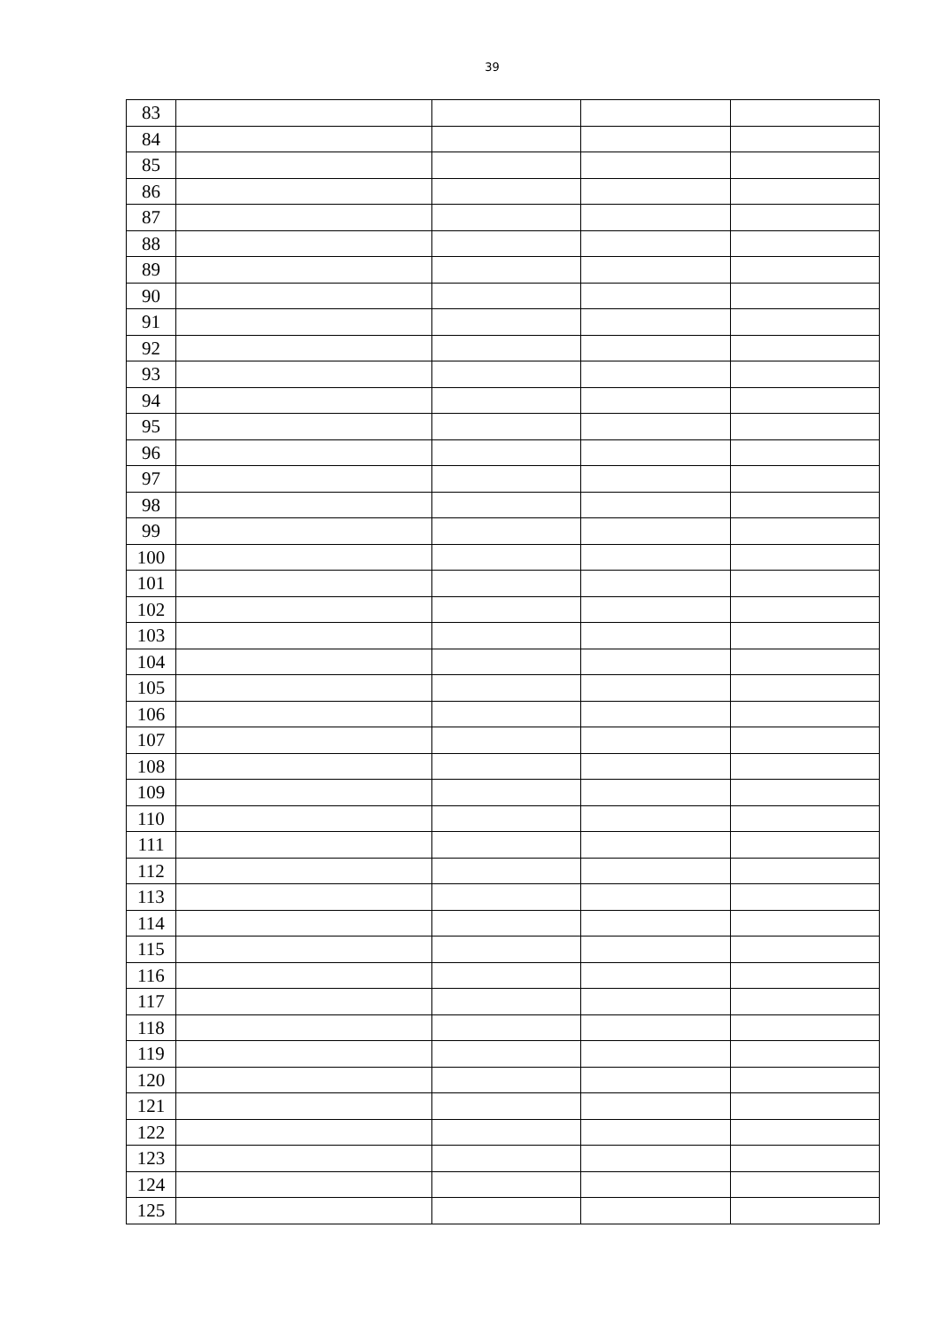39
| 83 | | | | |
| 84 | | | | |
| 85 | | | | |
| 86 | | | | |
| 87 | | | | |
| 88 | | | | |
| 89 | | | | |
| 90 | | | | |
| 91 | | | | |
| 92 | | | | |
| 93 | | | | |
| 94 | | | | |
| 95 | | | | |
| 96 | | | | |
| 97 | | | | |
| 98 | | | | |
| 99 | | | | |
| 100 | | | | |
| 101 | | | | |
| 102 | | | | |
| 103 | | | | |
| 104 | | | | |
| 105 | | | | |
| 106 | | | | |
| 107 | | | | |
| 108 | | | | |
| 109 | | | | |
| 110 | | | | |
| 111 | | | | |
| 112 | | | | |
| 113 | | | | |
| 114 | | | | |
| 115 | | | | |
| 116 | | | | |
| 117 | | | | |
| 118 | | | | |
| 119 | | | | |
| 120 | | | | |
| 121 | | | | |
| 122 | | | | |
| 123 | | | | |
| 124 | | | | |
| 125 | | | | |